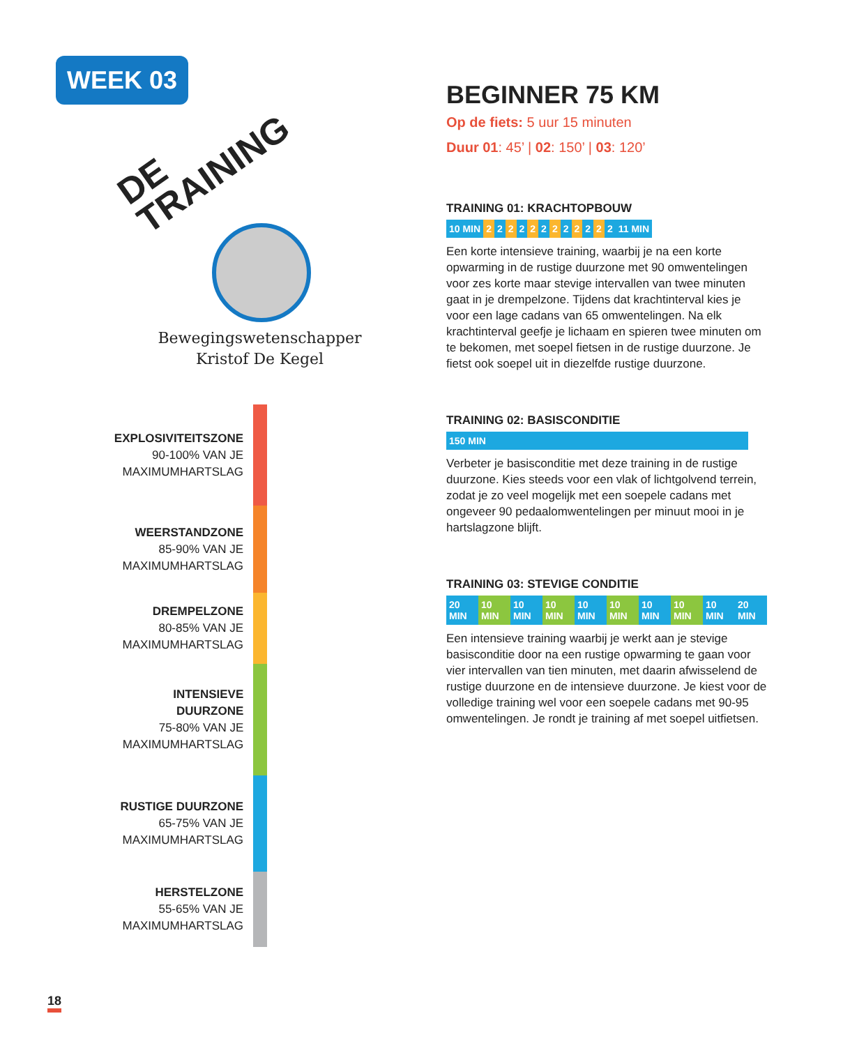WEEK 03
DE
TRAINING
Bewegingswetenschapper
Kristof De Kegel
EXPLOSIVITEITSZONE
90-100% VAN JE
MAXIMUMHARTSLAG
WEERSTANDZONE
85-90% VAN JE
MAXIMUMHARTSLAG
DREMPELZONE
80-85% VAN JE
MAXIMUMHARTSLAG
INTENSIEVE DUURZONE
75-80% VAN JE
MAXIMUMHARTSLAG
RUSTIGE DUURZONE
65-75% VAN JE
MAXIMUMHARTSLAG
HERSTELZONE
55-65% VAN JE
MAXIMUMHARTSLAG
18
BEGINNER 75 KM
Op de fiets: 5 uur 15 minuten
Duur 01: 45’ | 02: 150’ | 03: 120’
TRAINING 01: KRACHTOPBOUW
10 MIN 2 2 2 2 2 2 2 2 2 2 2 2 11 MIN
Een korte intensieve training, waarbij je na een korte opwarming in de rustige duurzone met 90 omwentelingen voor zes korte maar stevige intervallen van twee minuten gaat in je drempelzone. Tijdens dat krachtinterval kies je voor een lage cadans van 65 omwentelingen. Na elk krachtinterval geefje je lichaam en spieren twee minuten om te bekomen, met soepel fietsen in de rustige duurzone. Je fietst ook soepel uit in diezelfde rustige duurzone.
TRAINING 02: BASISCONDITIE
150 MIN
Verbeter je basisconditie met deze training in de rustige duurzone. Kies steeds voor een vlak of lichtgolvend terrein, zodat je zo veel mogelijk met een soepele cadans met ongeveer 90 pedaalomwentelingen per minuut mooi in je hartslagzone blijft.
TRAINING 03: STEVIGE CONDITIE
20 MIN 10 MIN 10 MIN 10 MIN 10 MIN 10 MIN 10 MIN 10 MIN 10 MIN 20 MIN
Een intensieve training waarbij je werkt aan je stevige basisconditie door na een rustige opwarming te gaan voor vier intervallen van tien minuten, met daarin afwisselend de rustige duurzone en de intensieve duurzone. Je kiest voor de volledige training wel voor een soepele cadans met 90-95 omwentelingen. Je rondt je training af met soepel uitfietsen.